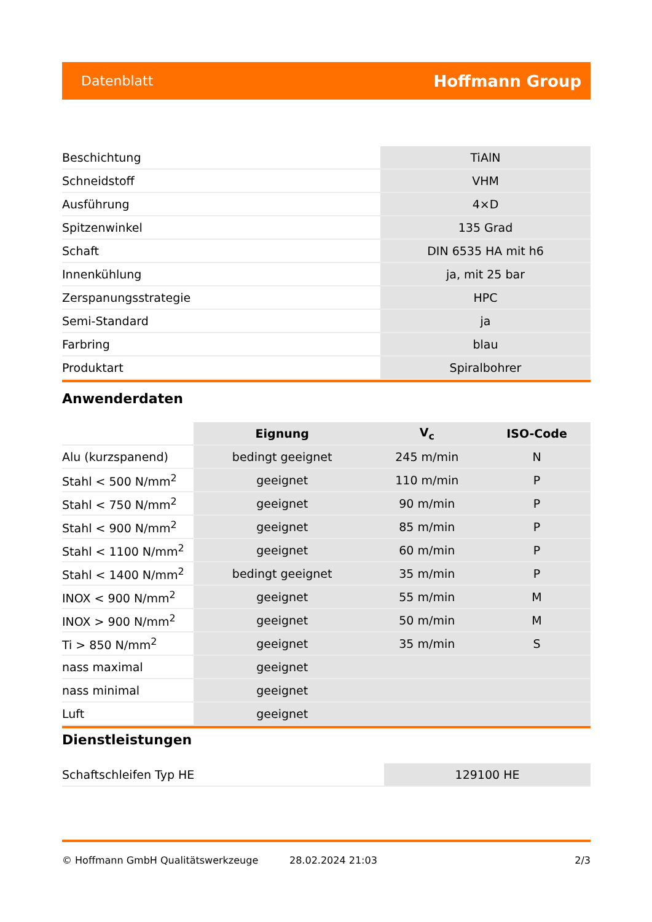Datenblatt Hoffmann Group
| Beschichtung | TiAlN |
| Schneidstoff | VHM |
| Ausführung | 4×D |
| Spitzenwinkel | 135 Grad |
| Schaft | DIN 6535 HA mit h6 |
| Innenkühlung | ja, mit 25 bar |
| Zerspanungsstrategie | HPC |
| Semi-Standard | ja |
| Farbring | blau |
| Produktart | Spiralbohrer |
Anwenderdaten
| | Eignung | V<sub>c</sub> | ISO-Code |
| --- | --- | --- | --- |
| Alu (kurzspanend) | bedingt geeignet | 245 m/min | N |
| Stahl < 500 N/mm<sup>2</sup> | geeignet | 110 m/min | P |
| Stahl < 750 N/mm<sup>2</sup> | geeignet | 90 m/min | P |
| Stahl < 900 N/mm<sup>2</sup> | geeignet | 85 m/min | P |
| Stahl < 1100 N/mm<sup>2</sup> | geeignet | 60 m/min | P |
| Stahl < 1400 N/mm<sup>2</sup> | bedingt geeignet | 35 m/min | P |
| INOX < 900 N/mm<sup>2</sup> | geeignet | 55 m/min | M |
| INOX > 900 N/mm<sup>2</sup> | geeignet | 50 m/min | M |
| Ti > 850 N/mm<sup>2</sup> | geeignet | 35 m/min | S |
| nass maximal | geeignet | | |
| nass minimal | geeignet | | |
| Luft | geeignet | | |
Dienstleistungen
| Schaftschleifen Typ HE | 129100 HE |
© Hoffmann GmbH Qualitätswerkzeuge 28.02.2024 21:03 2/3